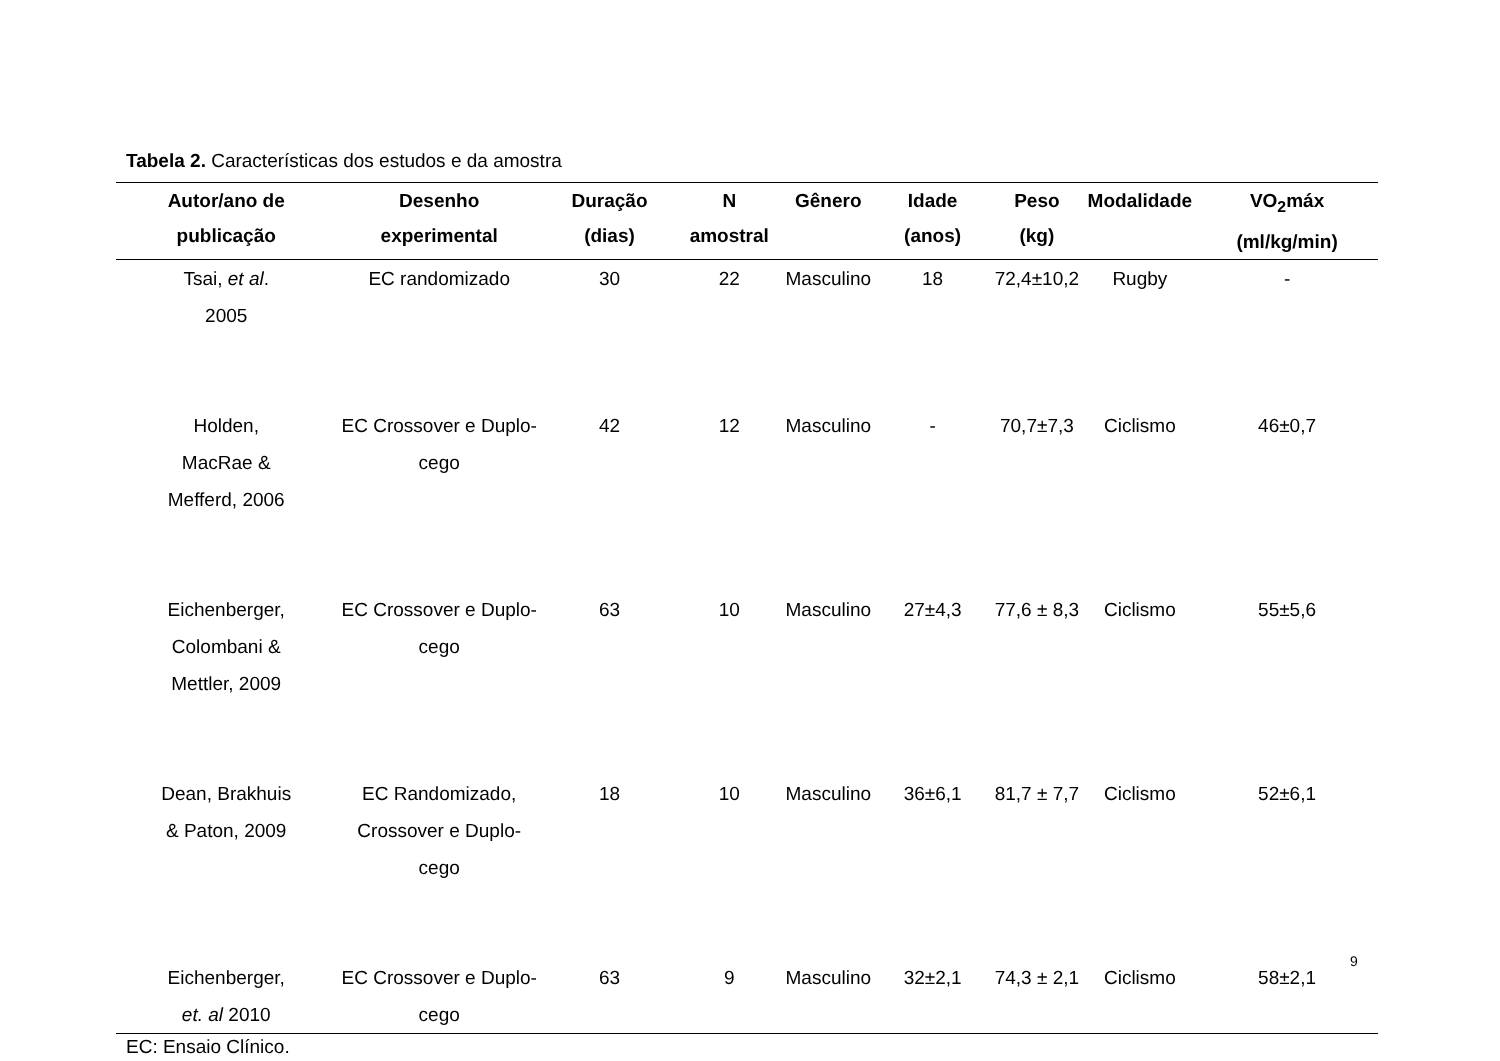Tabela 2. Características dos estudos e da amostra
| Autor/ano de publicação | Desenho experimental | Duração (dias) | N amostral | Gênero | Idade (anos) | Peso (kg) | Modalidade | VO<sub>2</sub>máx (ml/kg/min) |
| --- | --- | --- | --- | --- | --- | --- | --- | --- |
| Tsai, et al . 2005 | EC randomizado | 30 | 22 | Masculino | 18 | 72,4±10,2 | Rugby | - |
| Holden, MacRae & Mefferd, 2006 | EC Crossover e Duplo- cego | 42 | 12 | Masculino | - | 70,7±7,3 | Ciclismo | 46±0,7 |
| Eichenberger, Colombani & Mettler, 2009 | EC Crossover e Duplo- cego | 63 | 10 | Masculino | 27±4,3 | 77,6 ± 8,3 | Ciclismo | 55±5,6 |
| Dean, Brakhuis & Paton, 2009 | EC Randomizado, Crossover e Duplo-cego | 18 | 10 | Masculino | 36±6,1 | 81,7 ± 7,7 | Ciclismo | 52±6,1 |
| Eichenberger, et. al 2010 | EC Crossover e Duplo- cego | 63 | 9 | Masculino | 32±2,1 | 74,3 ± 2,1 | Ciclismo | 58±2,1 |
EC: Ensaio Clínico.
9